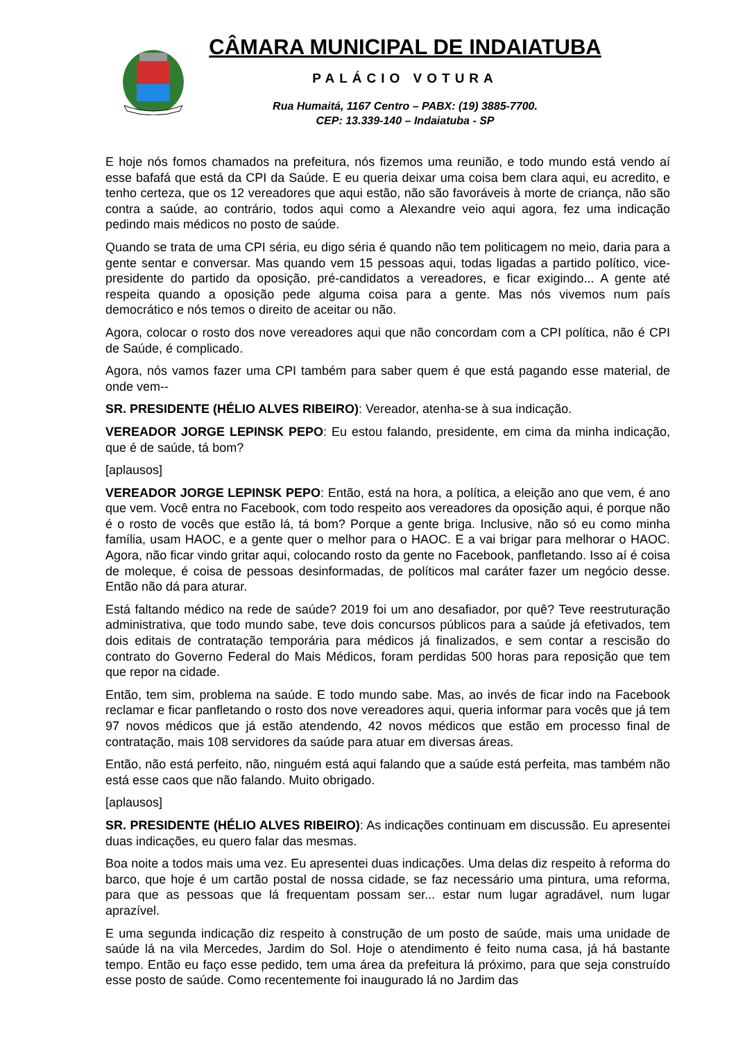CÂMARA MUNICIPAL DE INDAIATUBA
PALÁCIO VOTURA
Rua Humaitá, 1167 Centro – PABX: (19) 3885-7700.
CEP: 13.339-140 – Indaiatuba - SP
E hoje nós fomos chamados na prefeitura, nós fizemos uma reunião, e todo mundo está vendo aí esse bafafá que está da CPI da Saúde. E eu queria deixar uma coisa bem clara aqui, eu acredito, e tenho certeza, que os 12 vereadores que aqui estão, não são favoráveis à morte de criança, não são contra a saúde, ao contrário, todos aqui como a Alexandre veio aqui agora, fez uma indicação pedindo mais médicos no posto de saúde.
Quando se trata de uma CPI séria, eu digo séria é quando não tem politicagem no meio, daria para a gente sentar e conversar. Mas quando vem 15 pessoas aqui, todas ligadas a partido político, vice-presidente do partido da oposição, pré-candidatos a vereadores, e ficar exigindo... A gente até respeita quando a oposição pede alguma coisa para a gente. Mas nós vivemos num país democrático e nós temos o direito de aceitar ou não.
Agora, colocar o rosto dos nove vereadores aqui que não concordam com a CPI política, não é CPI de Saúde, é complicado.
Agora, nós vamos fazer uma CPI também para saber quem é que está pagando esse material, de onde vem--
SR. PRESIDENTE (HÉLIO ALVES RIBEIRO): Vereador, atenha-se à sua indicação.
VEREADOR JORGE LEPINSK PEPO: Eu estou falando, presidente, em cima da minha indicação, que é de saúde, tá bom?
[aplausos]
VEREADOR JORGE LEPINSK PEPO: Então, está na hora, a política, a eleição ano que vem, é ano que vem. Você entra no Facebook, com todo respeito aos vereadores da oposição aqui, é porque não é o rosto de vocês que estão lá, tá bom? Porque a gente briga. Inclusive, não só eu como minha família, usam HAOC, e a gente quer o melhor para o HAOC. E a vai brigar para melhorar o HAOC. Agora, não ficar vindo gritar aqui, colocando rosto da gente no Facebook, panfletando. Isso aí é coisa de moleque, é coisa de pessoas desinformadas, de políticos mal caráter fazer um negócio desse. Então não dá para aturar.
Está faltando médico na rede de saúde? 2019 foi um ano desafiador, por quê? Teve reestruturação administrativa, que todo mundo sabe, teve dois concursos públicos para a saúde já efetivados, tem dois editais de contratação temporária para médicos já finalizados, e sem contar a rescisão do contrato do Governo Federal do Mais Médicos, foram perdidas 500 horas para reposição que tem que repor na cidade.
Então, tem sim, problema na saúde. E todo mundo sabe. Mas, ao invés de ficar indo na Facebook reclamar e ficar panfletando o rosto dos nove vereadores aqui, queria informar para vocês que já tem 97 novos médicos que já estão atendendo, 42 novos médicos que estão em processo final de contratação, mais 108 servidores da saúde para atuar em diversas áreas.
Então, não está perfeito, não, ninguém está aqui falando que a saúde está perfeita, mas também não está esse caos que não falando. Muito obrigado.
[aplausos]
SR. PRESIDENTE (HÉLIO ALVES RIBEIRO): As indicações continuam em discussão. Eu apresentei duas indicações, eu quero falar das mesmas.
Boa noite a todos mais uma vez. Eu apresentei duas indicações. Uma delas diz respeito à reforma do barco, que hoje é um cartão postal de nossa cidade, se faz necessário uma pintura, uma reforma, para que as pessoas que lá frequentam possam ser... estar num lugar agradável, num lugar aprazível.
E uma segunda indicação diz respeito à construção de um posto de saúde, mais uma unidade de saúde lá na vila Mercedes, Jardim do Sol. Hoje o atendimento é feito numa casa, já há bastante tempo. Então eu faço esse pedido, tem uma área da prefeitura lá próximo, para que seja construído esse posto de saúde. Como recentemente foi inaugurado lá no Jardim das